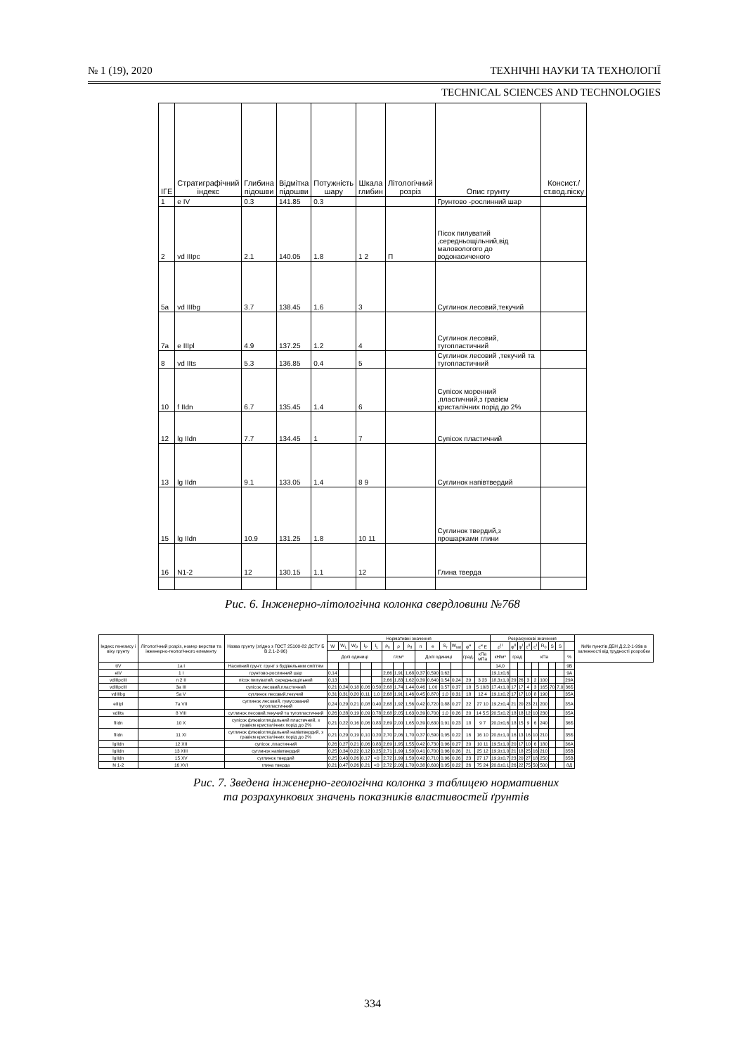№ 1 (19), 2020 ТЕХНІЧНІ НАУКИ ТА ТЕХНОЛОГІЇ
TECHNICAL SCIENCES AND TECHNOLOGIES
| ІГЕ | Стратиграфічний індекс | Глибина підошви | Відмітка підошви | Потужність шару | Шкала глибин | Літологічний розріз | Опис грунту | Консист./ст.вод.піску |
| --- | --- | --- | --- | --- | --- | --- | --- | --- |
| 1 | e IV | 0.3 | 141.85 | 0.3 | | | Грунтово -рослинний шар | |
| 2 | vd IIIpc | 2.1 | 140.05 | 1.8 | 1 2 | П | Пісок пилуватий ,середньощільний,від маловологого до водонасиченого | |
| 5а | vd IIIbg | 3.7 | 138.45 | 1.6 | 3 | | Суглинок лесовий,текучий | |
| 7а | e IIIpl | 4.9 | 137.25 | 1.2 | 4 | | Суглинок лесовий, тугопластичний | |
| 8 | vd IIts | 5.3 | 136.85 | 0.4 | 5 | | Суглинок лесовий ,текучий та тугопластичний | |
| 10 | f IIdn | 6.7 | 135.45 | 1.4 | 6 | | Супісок моренний ,пластичний,з гравієм кристалічних порід до 2% | |
| 12 | lg IIdn | 7.7 | 134.45 | 1 | 7 | | Супісок пластичний | |
| 13 | lg IIdn | 9.1 | 133.05 | 1.4 | 8 9 | | Суглинок напівтвердий | |
| 15 | lg IIdn | 10.9 | 131.25 | 1.8 | 10 11 | | Суглинок твердий,з прошарками глини | |
| 16 | N1-2 | 12 | 130.15 | 1.1 | 12 | | Глина тверда | |
Рис. 6. Інженерно-літологічна колонка свердловини №768
| Індекс генезису і віку грунту | Літологічний розріз, номер верстви та інженерно-геологічного елементу | Назва грунту (згідно з ГОСТ 25100-82 ДСТУ Б В.2.1-2-96) | Нормативні значення | | | | | | | | | | | | | | Розрахункові значення | | | | | | | | | №№ пунктів ДБН Д.2.2-1-99в в залежності від трудності розробки |
| --- | --- | --- | --- | --- | --- | --- | --- | --- | --- | --- | --- | --- | --- | --- | --- | --- | --- | --- | --- | --- | --- | --- | --- | --- | --- | --- |
| | | | W | W<sub>L</sub> | W<sub>P</sub> | I<sub>P</sub> | I<sub>L</sub> | ρ<sub>s</sub> | ρ | ρ<sub>d</sub> | n | e | S<sub>r</sub> | W<sub>sat</sub> | φ<sup>н</sup> | c<sup>н</sup> E | ρ<sup>II</sup> | φ<sup>II</sup> | φ<sup>I</sup> | c<sup>II</sup> | c<sup>I</sup> | R<sub>0</sub> | S | S | | |
| | | | Долі одиниці | | | | | г/см³ | | | Долі одиниці | | | | град. | кПа мПа | кН/м³ | град | | кПа | | | | | % | |
| tIV | 1а I | Насипний грунт: грунт з будівельним сміттям | | | | | | | | | | | | | | | 14,0 | | | | | | | | 9В | |
| eIV | 1 I | грунтово-рослинний шар | 0,14 | | | | | 2,66 | 1,91 | 1,68 | 0,37 | 0,590 | 0,62 | | | | 19,1±0,6 | | | | | | | | 9А | |
| vdIIIpcIII | п 2 II | пісок пилуватий, середньощільний | 0,13 | | | | | 2,66 | 1,83 | 1,62 | 0,39 | 0,640 | 0,54 | 0,24 | 29 | 3 23 | 18,3±1,0 | 29 | 26 | 3 | 2 | 100 | | | 29А | |
| vdIIIpcIII | 3а III | супісок лесовий,пластичний | 0,21 | 0,24 | 0,18 | 0,06 | 0,50 | 2,68 | 1,74 | 1,44 | 0,46 | 1,00 | 0,57 | 0,37 | 18 | 5 10/3 | 17,4±1,0 | 17 | 17 | 4 | 3 | 165 | 70 | 7,0 | 36Б | |
| vdIIIbg | 5а V | суглинок лесовий,текучий | 0,31 | 0,31 | 0,20 | 0,11 | 1,0 | 2,68 | 1,91 | 1,46 | 0,45 | 0,870 | 1,0 | 0,31 | 18 | 12 4 | 19,1±0,2 | 17 | 17 | 10 | 8 | 190 | | | 35А | |
| eIIIpl | 7а VII | суглинок лесовий, гумусований тугопластичний | 0,24 | 0,29 | 0,21 | 0,08 | 0,40 | 2,68 | 1,92 | 1,56 | 0,42 | 0,720 | 0,88 | 0,27 | 22 | 27 10 | 19,2±0,4 | 21 | 20 | 23 | 21 | 200 | | | 35А | |
| vdIIts | 8 VIII | суглинок лесовий,текучий та тугопластичний | 0,26 | 0,28 | 0,19 | 0,09 | 0,78 | 2,68 | 2,05 | 1,63 | 0,39 | 0,700 | 1,0 | 0,26 | 20 | 14 5,5 | 20,5±0,2 | 18 | 18 | 12 | 10 | 230 | | | 35А | |
| fIIdn | 10 X | супісок флювіогляціальний пластичний, з гравієм кристалічних порід до 2% | 0,21 | 0,22 | 0,16 | 0,06 | 0,83 | 2,69 | 2,00 | 1,65 | 0,39 | 0,630 | 0,91 | 0,23 | 18 | 9 7 | 20,0±0,6 | 18 | 15 | 9 | 6 | 240 | | | 36Б | |
| fIIdn | 11 XI | суглинок флювіогляціальний напівтвердий, з гравієм кристалічних порід до 2% | 0,21 | 0,29 | 0,19 | 0,10 | 0,20 | 2,70 | 2,06 | 1,70 | 0,37 | 0,590 | 0,95 | 0,22 | 16 | 16 10 | 20,6±1,0 | 16 | 13 | 16 | 10 | 210 | | | 35Б | |
| lgIIdn | 12 XII | супісок ,пластичний | 0,26 | 0,27 | 0,21 | 0,06 | 0,83 | 2,69 | 1,95 | 1,55 | 0,42 | 0,730 | 0,96 | 0,27 | 20 | 10 11 | 19,5±1,0 | 20 | 17 | 10 | 6 | 180 | | | 36А | |
| lgIIdn | 13 XIII | суглинок напівтвердий | 0,25 | 0,34 | 0,22 | 0,12 | 0,25 | 2,71 | 1,99 | 1,59 | 0,41 | 0,700 | 0,96 | 0,26 | 21 | 25 12 | 19,9±1,0 | 21 | 18 | 25 | 16 | 210 | | | 35В | |
| lgIIdn | 15 XV | суглинок твердий | 0,25 | 0,43 | 0,26 | 0,17 | <0 | 2,72 | 1,99 | 1,59 | 0,42 | 0,710 | 0,96 | 0,26 | 23 | 27 17 | 19,9±0,7 | 23 | 20 | 27 | 18 | 250 | | | 35В | |
| N 1-2 | 16 XVI | глина тверда | 0,21 | 0,47 | 0,26 | 0,21 | <0 | 2,72 | 2,06 | 1,70 | 0,38 | 0,600 | 0,95 | 0,22 | 26 | 75 24 | 20,6±0,1 | 26 | 22 | 75 | 50 | 500 | | | 8Д | |
Рис. 7. Зведена інженерно-геологічна колонка з таблицею нормативних
та розрахункових значень показників властивостей ґрунтів
334